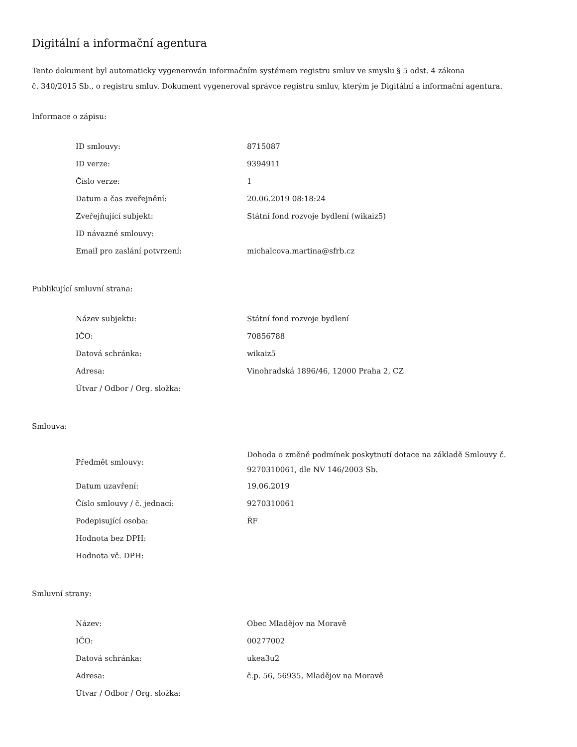Digitální a informační agentura
Tento dokument byl automaticky vygenerován informačním systémem registru smluv ve smyslu § 5 odst. 4 zákona
č. 340/2015 Sb., o registru smluv. Dokument vygeneroval správce registru smluv, kterým je Digitální a informační agentura.
Informace o zápisu:
| ID smlouvy: | 8715087 |
| ID verze: | 9394911 |
| Číslo verze: | 1 |
| Datum a čas zveřejnění: | 20.06.2019 08:18:24 |
| Zveřejňující subjekt: | Státní fond rozvoje bydlení (wikaiz5) |
| ID návazné smlouvy: | |
| Email pro zaslání potvrzení: | michalcova.martina@sfrb.cz |
Publikující smluvní strana:
| Název subjektu: | Státní fond rozvoje bydlení |
| IČO: | 70856788 |
| Datová schránka: | wikaiz5 |
| Adresa: | Vinohradská 1896/46, 12000 Praha 2, CZ |
| Útvar / Odbor / Org. složka: | |
Smlouva:
| Předmět smlouvy: | Dohoda o změně podmínek poskytnutí dotace na základě Smlouvy č. 9270310061, dle NV 146/2003 Sb. |
| Datum uzavření: | 19.06.2019 |
| Číslo smlouvy / č. jednací: | 9270310061 |
| Podepisující osoba: | ŘF |
| Hodnota bez DPH: | |
| Hodnota vč. DPH: | |
Smluvní strany:
| Název: | Obec Mladějov na Moravě |
| IČO: | 00277002 |
| Datová schránka: | ukea3u2 |
| Adresa: | č.p. 56, 56935, Mladějov na Moravě |
| Útvar / Odbor / Org. složka: | |